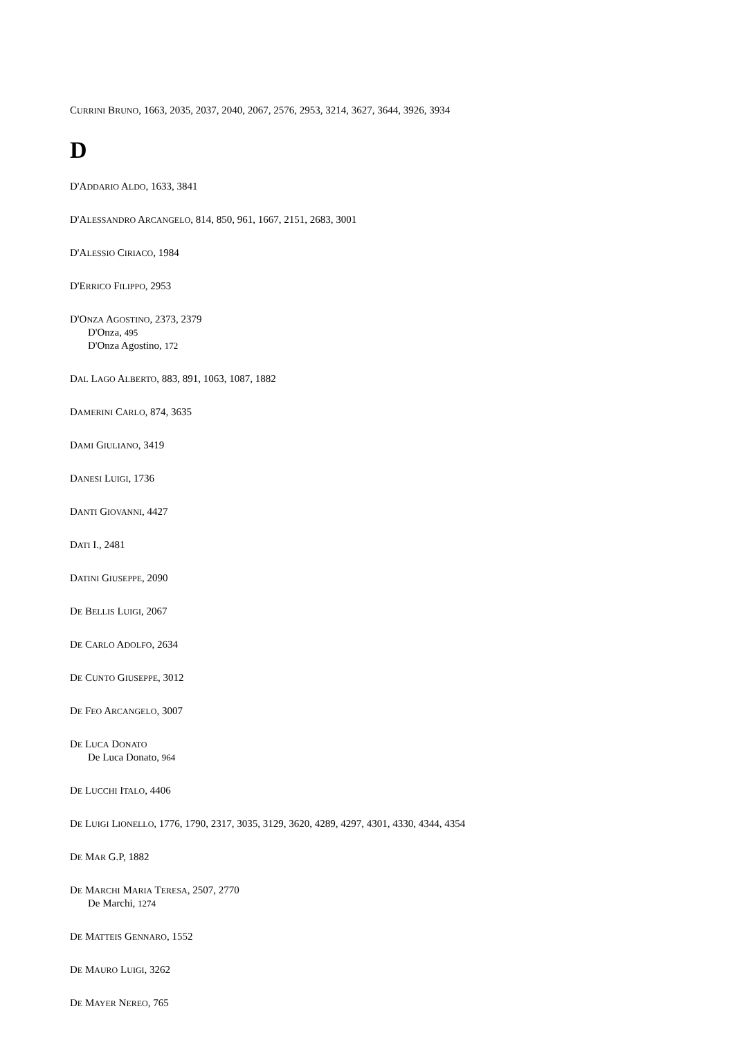CURRINI BRUNO, 1663, 2035, 2037, 2040, 2067, 2576, 2953, 3214, 3627, 3644, 3926, 3934
D
D'ADDARIO ALDO, 1633, 3841
D'ALESSANDRO ARCANGELO, 814, 850, 961, 1667, 2151, 2683, 3001
D'ALESSIO CIRIACO, 1984
D'ERRICO FILIPPO, 2953
D'ONZA AGOSTINO, 2373, 2379
D'Onza, 495
D'Onza Agostino, 172
DAL LAGO ALBERTO, 883, 891, 1063, 1087, 1882
DAMERINI CARLO, 874, 3635
DAMI GIULIANO, 3419
DANESI LUIGI, 1736
DANTI GIOVANNI, 4427
DATI I., 2481
DATINI GIUSEPPE, 2090
DE BELLIS LUIGI, 2067
DE CARLO ADOLFO, 2634
DE CUNTO GIUSEPPE, 3012
DE FEO ARCANGELO, 3007
DE LUCA DONATO
De Luca Donato, 964
DE LUCCHI ITALO, 4406
DE LUIGI LIONELLO, 1776, 1790, 2317, 3035, 3129, 3620, 4289, 4297, 4301, 4330, 4344, 4354
DE MAR G.P, 1882
DE MARCHI MARIA TERESA, 2507, 2770
De Marchi, 1274
DE MATTEIS GENNARO, 1552
DE MAURO LUIGI, 3262
DE MAYER NEREO, 765